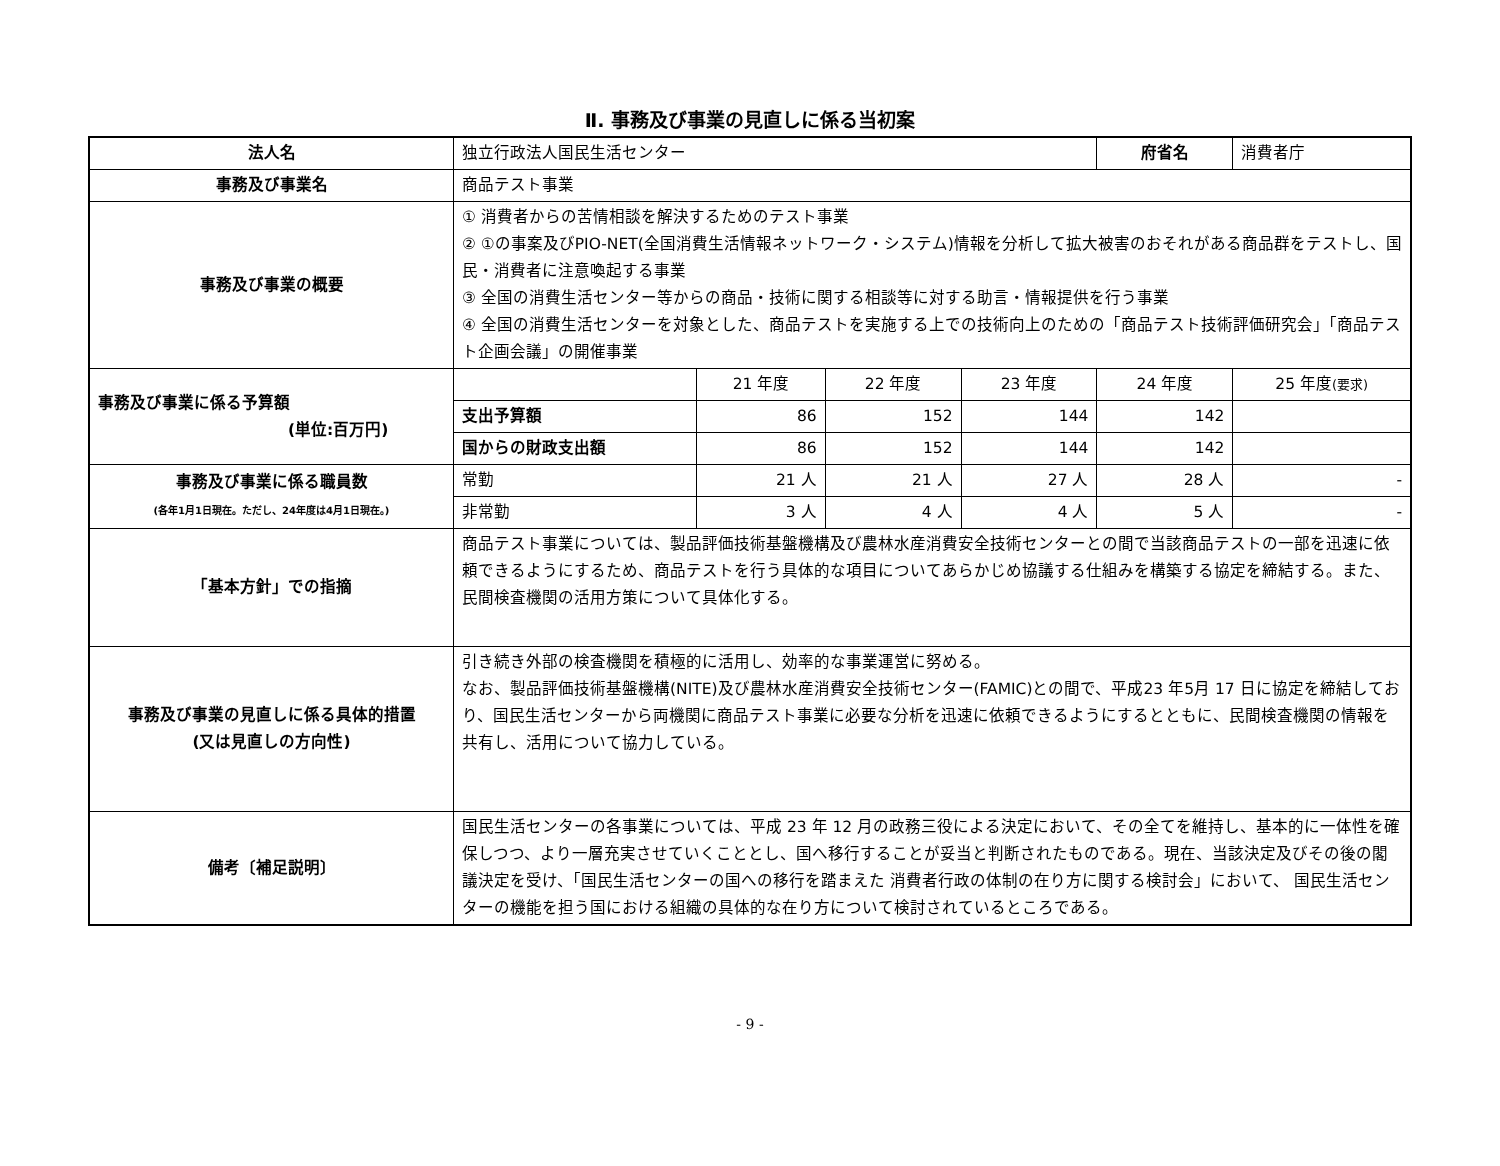Ⅱ. 事務及び事業の見直しに係る当初案
| 法人名 | 独立行政法人国民生活センター | | | | 府省名 | 消費者庁 |
| 事務及び事業名 | 商品テスト事業 | | | | | |
| 事務及び事業の概要 | ① 消費者からの苦情相談を解決するためのテスト事業 ② ①の事案及びPIO-NET(全国消費生活情報ネットワーク・システム)情報を分析して拡大被害のおそれがある商品群をテストし、国民・消費者に注意喚起する事業 ③ 全国の消費生活センター等からの商品・技術に関する相談等に対する助言・情報提供を行う事業 ④ 全国の消費生活センターを対象とした、商品テストを実施する上での技術向上のための「商品テスト技術評価研究会」「商品テスト企画会議」の開催事業 | | | | | |
| 事務及び事業に係る予算額 (単位:百万円) | | 21 年度 | 22 年度 | 23 年度 | 24 年度 | 25 年度 (要求) |
| | 支出予算額 | 86 | 152 | 144 | 142 | |
| | 国からの財政支出額 | 86 | 152 | 144 | 142 | |
| 事務及び事業に係る職員数 (各年1月1日現在。ただし、24年度は4月1日現在。) | 常勤 | 21 人 | 21 人 | 27 人 | 28 人 | - |
| | 非常勤 | 3 人 | 4 人 | 4 人 | 5 人 | - |
| 「基本方針」での指摘 | 商品テスト事業については、製品評価技術基盤機構及び農林水産消費安全技術センターとの間で当該商品テストの一部を迅速に依頼できるようにするため、商品テストを行う具体的な項目についてあらかじめ協議する仕組みを構築する協定を締結する。また、民間検査機関の活用方策について具体化する。 | | | | | |
| 事務及び事業の見直しに係る具体的措置 (又は見直しの方向性) | 引き続き外部の検査機関を積極的に活用し、効率的な事業運営に努める。 なお、製品評価技術基盤機構(NITE)及び農林水産消費安全技術センター(FAMIC)との間で、平成23 年5月 17 日に協定を締結しており、国民生活センターから両機関に商品テスト事業に必要な分析を迅速に依頼できるようにするとともに、民間検査機関の情報を共有し、活用について協力している。 | | | | | |
| 備考〔補足説明〕 | 国民生活センターの各事業については、平成 23 年 12 月の政務三役による決定において、その全てを維持し、基本的に一体性を確保しつつ、より一層充実させていくこととし、国へ移行することが妥当と判断されたものである。現在、当該決定及びその後の閣議決定を受け、「国民生活センターの国への移行を踏まえた 消費者行政の体制の在り方に関する検討会」において、 国民生活センターの機能を担う国における組織の具体的な在り方について検討されているところである。 | | | | | |
- 9 -